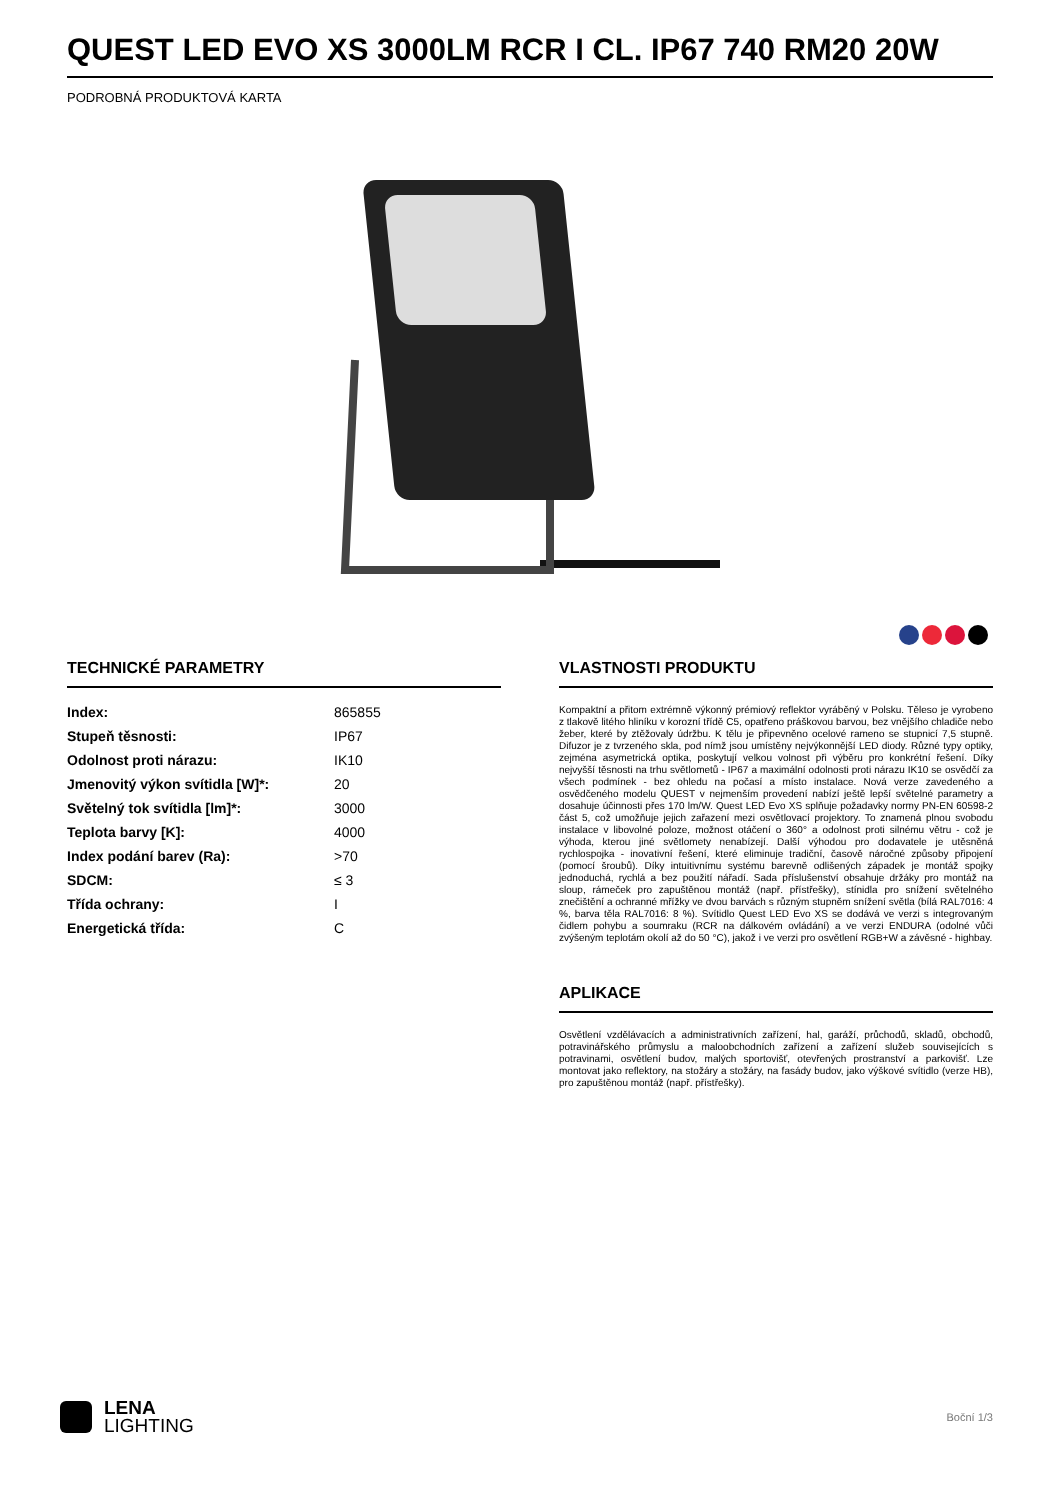QUEST LED EVO XS 3000LM RCR I CL. IP67 740 RM20 20W
PODROBNÁ PRODUKTOVÁ KARTA
TECHNICKÉ PARAMETRY
| Index: | 865855 |
| Stupeň těsnosti: | IP67 |
| Odolnost proti nárazu: | IK10 |
| Jmenovitý výkon svítidla [W]*: | 20 |
| Světelný tok svítidla [lm]*: | 3000 |
| Teplota barvy [K]: | 4000 |
| Index podání barev (Ra): | >70 |
| SDCM: | ≤ 3 |
| Třída ochrany: | I |
| Energetická třída: | C |
VLASTNOSTI PRODUKTU
Kompaktní a přitom extrémně výkonný prémiový reflektor vyráběný v Polsku. Těleso je vyrobeno z tlakově litého hliníku v korozní třídě C5, opatřeno práškovou barvou, bez vnějšího chladiče nebo žeber, které by ztěžovaly údržbu. K tělu je připevněno ocelové rameno se stupnicí 7,5 stupně. Difuzor je z tvrzeného skla, pod nímž jsou umístěny nejvýkonnější LED diody. Různé typy optiky, zejména asymetrická optika, poskytují velkou volnost při výběru pro konkrétní řešení. Díky nejvyšší těsnosti na trhu světlometů - IP67 a maximální odolnosti proti nárazu IK10 se osvědčí za všech podmínek - bez ohledu na počasí a místo instalace. Nová verze zavedeného a osvědčeného modelu QUEST v nejmenším provedení nabízí ještě lepší světelné parametry a dosahuje účinnosti přes 170 lm/W. Quest LED Evo XS splňuje požadavky normy PN-EN 60598-2 část 5, což umožňuje jejich zařazení mezi osvětlovací projektory. To znamená plnou svobodu instalace v libovolné poloze, možnost otáčení o 360° a odolnost proti silnému větru - což je výhoda, kterou jiné světlomety nenabízejí. Další výhodou pro dodavatele je utěsněná rychlospojka - inovativní řešení, které eliminuje tradiční, časově náročné způsoby připojení (pomocí šroubů). Díky intuitivnímu systému barevně odlišených západek je montáž spojky jednoduchá, rychlá a bez použití nářadí. Sada příslušenství obsahuje držáky pro montáž na sloup, rámeček pro zapuštěnou montáž (např. přístřešky), stínidla pro snížení světelného znečištění a ochranné mřížky ve dvou barvách s různým stupněm snížení světla (bílá RAL7016: 4 %, barva těla RAL7016: 8 %). Svítidlo Quest LED Evo XS se dodává ve verzi s integrovaným čidlem pohybu a soumraku (RCR na dálkovém ovládání) a ve verzi ENDURA (odolné vůči zvýšeným teplotám okolí až do 50 °C), jakož i ve verzi pro osvětlení RGB+W a závěsné - highbay.
APLIKACE
Osvětlení vzdělávacích a administrativních zařízení, hal, garáží, průchodů, skladů, obchodů, potravinářského průmyslu a maloobchodních zařízení a zařízení služeb souvisejících s potravinami, osvětlení budov, malých sportovišť, otevřených prostranství a parkovišť. Lze montovat jako reflektory, na stožáry a stožáry, na fasády budov, jako výškové svítidlo (verze HB), pro zapuštěnou montáž (např. přístřešky).
LENA
LIGHTING
Boční 1/3